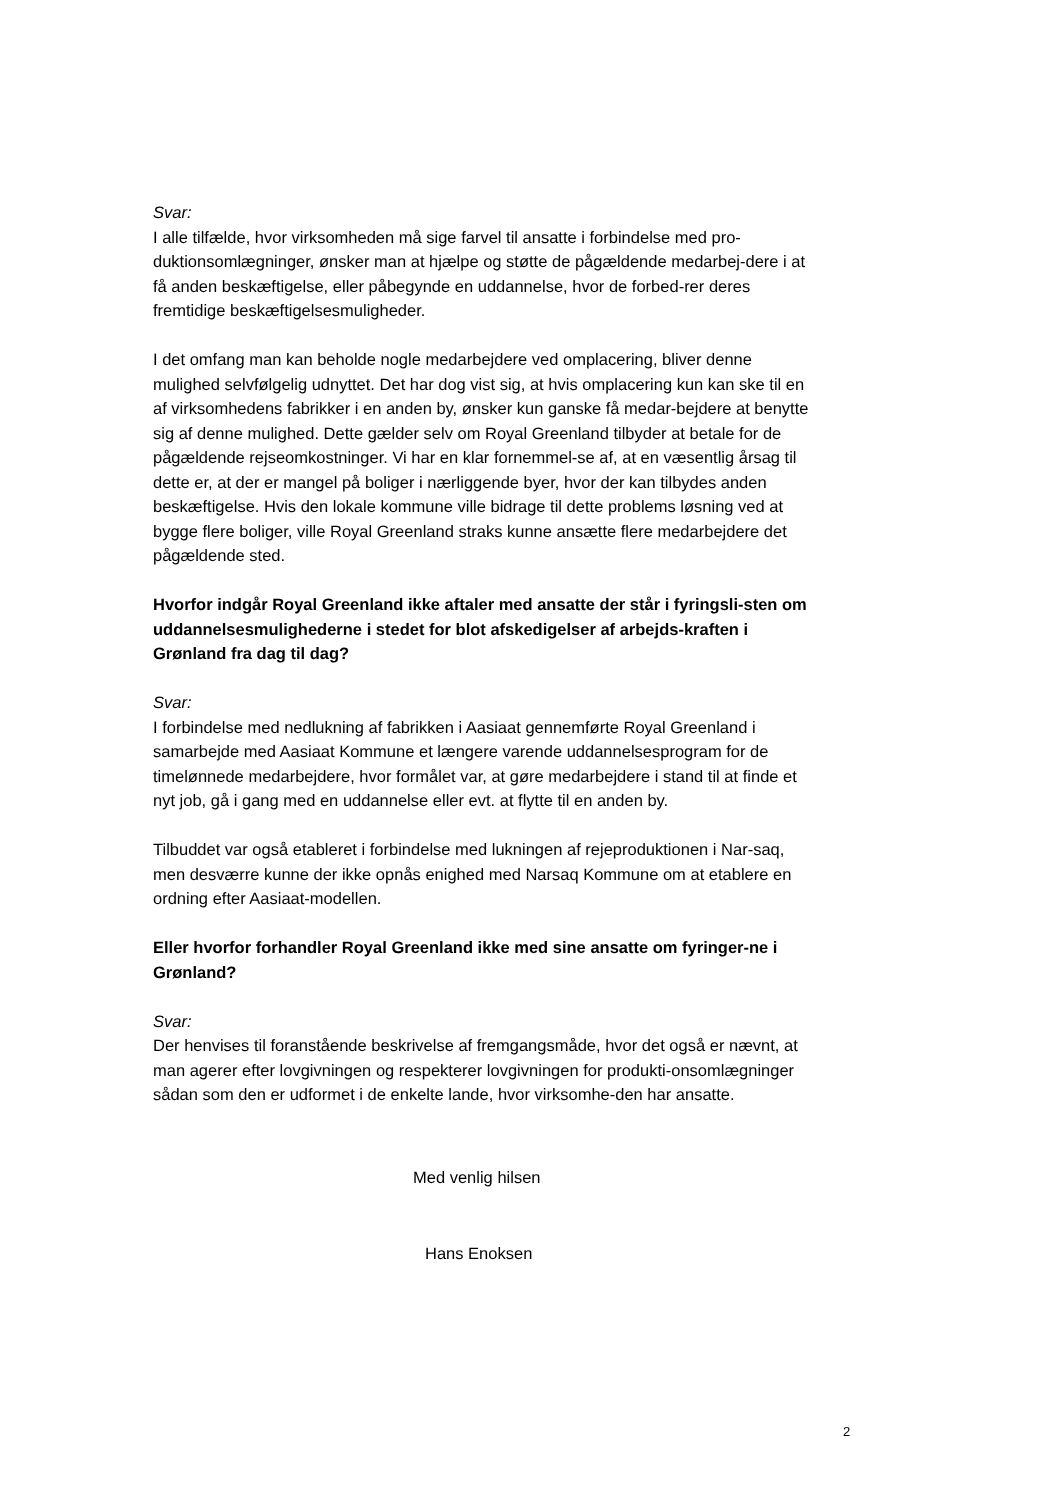Svar:
I alle tilfælde, hvor virksomheden må sige farvel til ansatte i forbindelse med pro-duktionsomlægninger, ønsker man at hjælpe og støtte de pågældende medarbej-dere i at få anden beskæftigelse, eller påbegynde en uddannelse, hvor de forbed-rer deres fremtidige beskæftigelsesmuligheder.
I det omfang man kan beholde nogle medarbejdere ved omplacering, bliver denne mulighed selvfølgelig udnyttet. Det har dog vist sig, at hvis omplacering kun kan ske til en af virksomhedens fabrikker i en anden by, ønsker kun ganske få medar-bejdere at benytte sig af denne mulighed. Dette gælder selv om Royal Greenland tilbyder at betale for de pågældende rejseomkostninger. Vi har en klar fornemmel-se af, at en væsentlig årsag til dette er, at der er mangel på boliger i nærliggende byer, hvor der kan tilbydes anden beskæftigelse. Hvis den lokale kommune ville bidrage til dette problems løsning ved at bygge flere boliger, ville Royal Greenland straks kunne ansætte flere medarbejdere det pågældende sted.
Hvorfor indgår Royal Greenland ikke aftaler med ansatte der står i fyringsli-sten om uddannelsesmulighederne i stedet for blot afskedigelser af arbejds-kraften i Grønland fra dag til dag?
Svar:
I forbindelse med nedlukning af fabrikken i Aasiaat gennemførte Royal Greenland i samarbejde med Aasiaat Kommune et længere varende uddannelsesprogram for de timelønnede medarbejdere, hvor formålet var, at gøre medarbejdere i stand til at finde et nyt job, gå i gang med en uddannelse eller evt. at flytte til en anden by.
Tilbuddet var også etableret i forbindelse med lukningen af rejeproduktionen i Nar-saq, men desværre kunne der ikke opnås enighed med Narsaq Kommune om at etablere en ordning efter Aasiaat-modellen.
Eller hvorfor forhandler Royal Greenland ikke med sine ansatte om fyringer-ne i Grønland?
Svar:
Der henvises til foranstående beskrivelse af fremgangsmåde, hvor det også er nævnt, at man agerer efter lovgivningen og respekterer lovgivningen for produkti-onsomlægninger sådan som den er udformet i de enkelte lande, hvor virksomhe-den har ansatte.
Med venlig hilsen
Hans Enoksen
2